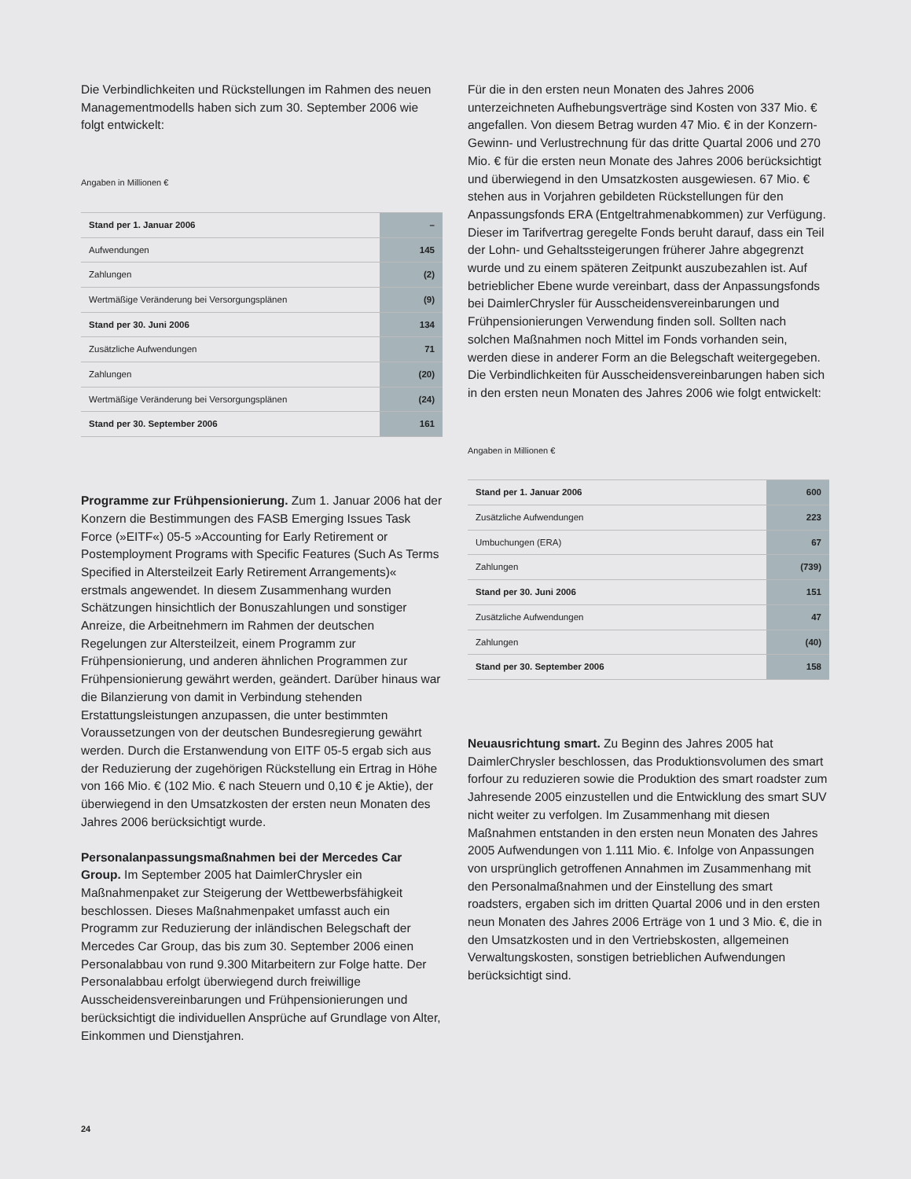Die Verbindlichkeiten und Rückstellungen im Rahmen des neuen Managementmodells haben sich zum 30. September 2006 wie folgt entwickelt:
Angaben in Millionen €
| Stand per 1. Januar 2006 | – |
| Aufwendungen | 145 |
| Zahlungen | (2) |
| Wertmäßige Veränderung bei Versorgungsplänen | (9) |
| Stand per 30. Juni 2006 | 134 |
| Zusätzliche Aufwendungen | 71 |
| Zahlungen | (20) |
| Wertmäßige Veränderung bei Versorgungsplänen | (24) |
| Stand per 30. September 2006 | 161 |
Programme zur Frühpensionierung. Zum 1. Januar 2006 hat der Konzern die Bestimmungen des FASB Emerging Issues Task Force (»EITF«) 05-5 »Accounting for Early Retirement or Postemployment Programs with Specific Features (Such As Terms Specified in Altersteilzeit Early Retirement Arrangements)« erstmals angewendet. In diesem Zusammenhang wurden Schätzungen hinsichtlich der Bonuszahlungen und sonstiger Anreize, die Arbeitnehmern im Rahmen der deutschen Regelungen zur Altersteilzeit, einem Programm zur Frühpensionierung, und anderen ähnlichen Programmen zur Frühpensionierung gewährt werden, geändert. Darüber hinaus war die Bilanzierung von damit in Verbindung stehenden Erstattungsleistungen anzupassen, die unter bestimmten Voraussetzungen von der deutschen Bundesregierung gewährt werden. Durch die Erstanwendung von EITF 05-5 ergab sich aus der Reduzierung der zugehörigen Rückstellung ein Ertrag in Höhe von 166 Mio. € (102 Mio. € nach Steuern und 0,10 € je Aktie), der überwiegend in den Umsatzkosten der ersten neun Monaten des Jahres 2006 berücksichtigt wurde.
Personalanpassungsmaßnahmen bei der Mercedes Car Group. Im September 2005 hat DaimlerChrysler ein Maßnahmenpaket zur Steigerung der Wettbewerbsfähigkeit beschlossen. Dieses Maßnahmenpaket umfasst auch ein Programm zur Reduzierung der inländischen Belegschaft der Mercedes Car Group, das bis zum 30. September 2006 einen Personalabbau von rund 9.300 Mitarbeitern zur Folge hatte. Der Personalabbau erfolgt überwiegend durch freiwillige Ausscheidensvereinbarungen und Frühpensionierungen und berücksichtigt die individuellen Ansprüche auf Grundlage von Alter, Einkommen und Dienstjahren.
Für die in den ersten neun Monaten des Jahres 2006 unterzeichneten Aufhebungsverträge sind Kosten von 337 Mio. € angefallen. Von diesem Betrag wurden 47 Mio. € in der Konzern-Gewinn- und Verlustrechnung für das dritte Quartal 2006 und 270 Mio. € für die ersten neun Monate des Jahres 2006 berücksichtigt und überwiegend in den Umsatzkosten ausgewiesen. 67 Mio. € stehen aus in Vorjahren gebildeten Rückstellungen für den Anpassungsfonds ERA (Entgeltrahmenabkommen) zur Verfügung. Dieser im Tarifvertrag geregelte Fonds beruht darauf, dass ein Teil der Lohn- und Gehaltssteigerungen früherer Jahre abgegrenzt wurde und zu einem späteren Zeitpunkt auszubezahlen ist. Auf betrieblicher Ebene wurde vereinbart, dass der Anpassungsfonds bei DaimlerChrysler für Ausscheidensvereinbarungen und Frühpensionierungen Verwendung finden soll. Sollten nach solchen Maßnahmen noch Mittel im Fonds vorhanden sein, werden diese in anderer Form an die Belegschaft weitergegeben. Die Verbindlichkeiten für Ausscheidensvereinbarungen haben sich in den ersten neun Monaten des Jahres 2006 wie folgt entwickelt:
Angaben in Millionen €
| Stand per 1. Januar 2006 | 600 |
| Zusätzliche Aufwendungen | 223 |
| Umbuchungen (ERA) | 67 |
| Zahlungen | (739) |
| Stand per 30. Juni 2006 | 151 |
| Zusätzliche Aufwendungen | 47 |
| Zahlungen | (40) |
| Stand per 30. September 2006 | 158 |
Neuausrichtung smart. Zu Beginn des Jahres 2005 hat DaimlerChrysler beschlossen, das Produktionsvolumen des smart forfour zu reduzieren sowie die Produktion des smart roadster zum Jahresende 2005 einzustellen und die Entwicklung des smart SUV nicht weiter zu verfolgen. Im Zusammenhang mit diesen Maßnahmen entstanden in den ersten neun Monaten des Jahres 2005 Aufwendungen von 1.111 Mio. €. Infolge von Anpassungen von ursprünglich getroffenen Annahmen im Zusammenhang mit den Personalmaßnahmen und der Einstellung des smart roadsters, ergaben sich im dritten Quartal 2006 und in den ersten neun Monaten des Jahres 2006 Erträge von 1 und 3 Mio. €, die in den Umsatzkosten und in den Vertriebskosten, allgemeinen Verwaltungskosten, sonstigen betrieblichen Aufwendungen berücksichtigt sind.
24